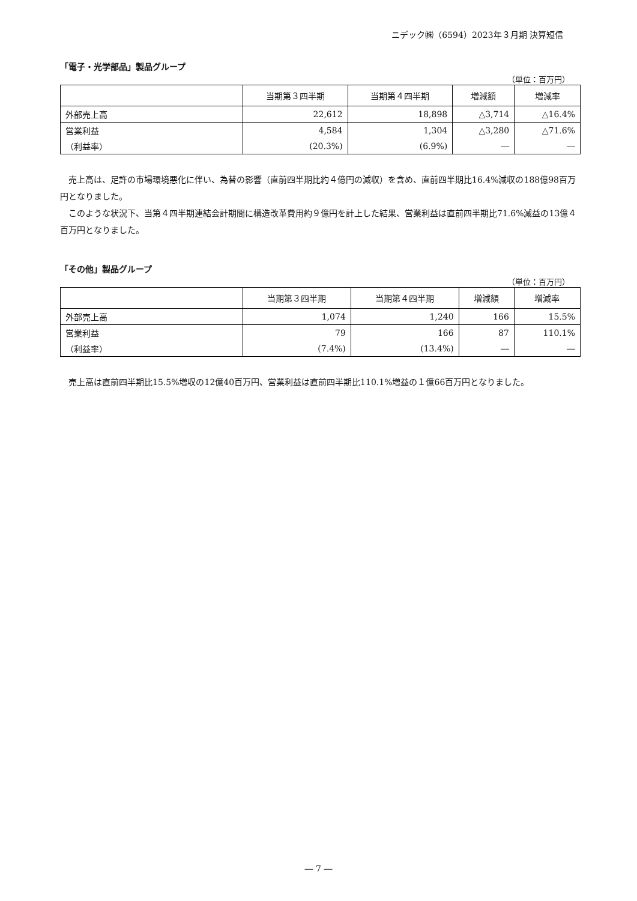ニデック㈱（6594）2023年３月期 決算短信
「電子・光学部品」製品グループ
（単位：百万円）
| | 当期第３四半期 | 当期第４四半期 | 増減額 | 増減率 |
| --- | --- | --- | --- | --- |
| 外部売上高 | 22,612 | 18,898 | △3,714 | △16.4% |
| 営業利益 | 4,584 | 1,304 | △3,280 | △71.6% |
| （利益率） | (20.3%) | (6.9%) | ― | ― |
売上高は、足許の市場環境悪化に伴い、為替の影響（直前四半期比約４億円の減収）を含め、直前四半期比16.4%減収の188億98百万円となりました。
このような状況下、当第４四半期連結会計期間に構造改革費用約９億円を計上した結果、営業利益は直前四半期比71.6%減益の13億４百万円となりました。
「その他」製品グループ
（単位：百万円）
| | 当期第３四半期 | 当期第４四半期 | 増減額 | 増減率 |
| --- | --- | --- | --- | --- |
| 外部売上高 | 1,074 | 1,240 | 166 | 15.5% |
| 営業利益 | 79 | 166 | 87 | 110.1% |
| （利益率） | (7.4%) | (13.4%) | ― | ― |
売上高は直前四半期比15.5%増収の12億40百万円、営業利益は直前四半期比110.1%増益の１億66百万円となりました。
― 7 ―